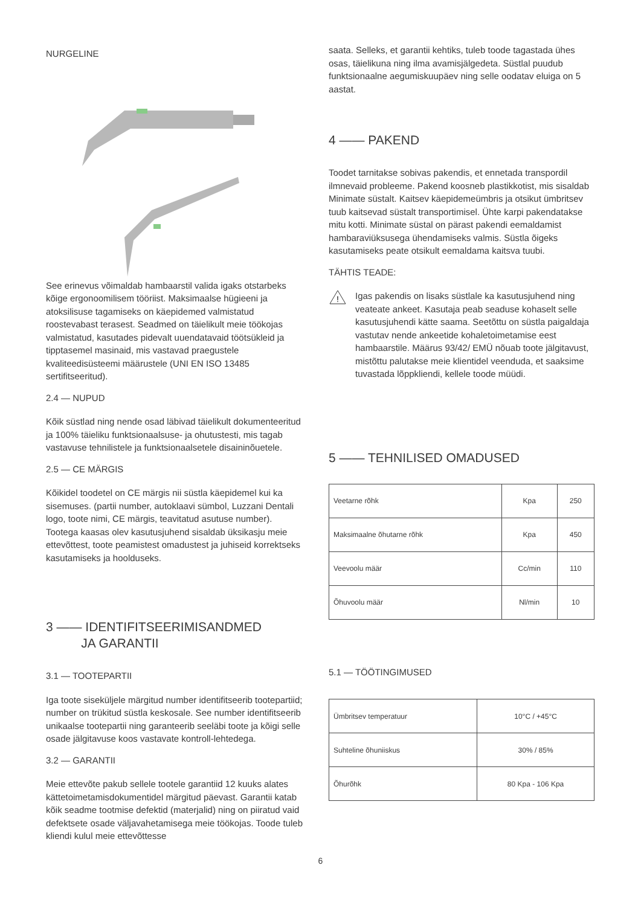NURGELINE
See erinevus võimaldab hambaarstil valida igaks otstarbeks kõige ergonoomilisem tööriist. Maksimaalse hügieeni ja atoksilisuse tagamiseks on käepidemed valmistatud roostevabast terasest. Seadmed on täielikult meie töökojas valmistatud, kasutades pidevalt uuendatavaid töötsükleid ja tipptasemel masinaid, mis vastavad praegustele kvaliteedisüsteemi määrustele (UNI EN ISO 13485 sertifitseeritud).
2.4 — NUPUD
Kõik süstlad ning nende osad läbivad täielikult dokumenteeritud ja 100% täieliku funktsionaalsuse- ja ohutustesti, mis tagab vastavuse tehnilistele ja funktsionaalsetele disaininõuetele.
2.5 — CE MÄRGIS
Kõikidel toodetel on CE märgis nii süstla käepidemel kui ka sisemuses. (partii number, autoklaavi sümbol, Luzzani Dentali logo, toote nimi, CE märgis, teavitatud asutuse number). Tootega kaasas olev kasutusjuhend sisaldab üksikasju meie ettevõttest, toote peamistest omadustest ja juhiseid korrektseks kasutamiseks ja hoolduseks.
3 —— IDENTIFITSEERIMISANDMED
JA GARANTII
3.1 — TOOTEPARTII
Iga toote siseküljele märgitud number identifitseerib tootepartiid; number on trükitud süstla keskosale. See number identifitseerib unikaalse tootepartii ning garanteerib seeläbi toote ja kõigi selle osade jälgitavuse koos vastavate kontroll-lehtedega.
3.2 — GARANTII
Meie ettevõte pakub sellele tootele garantiid 12 kuuks alates kättetoimetamisdokumentidel märgitud päevast. Garantii katab kõik seadme tootmise defektid (materjalid) ning on piiratud vaid defektsete osade väljavahetamisega meie töökojas. Toode tuleb kliendi kulul meie ettevõttesse
saata. Selleks, et garantii kehtiks, tuleb toode tagastada ühes osas, täielikuna ning ilma avamisjälgedeta. Süstlal puudub funktsionaalne aegumiskuupäev ning selle oodatav eluiga on 5 aastat.
4 —— PAKEND
Toodet tarnitakse sobivas pakendis, et ennetada transpordil ilmnevaid probleeme. Pakend koosneb plastikkotist, mis sisaldab Minimate süstalt. Kaitsev käepidemeümbris ja otsikut ümbritsev tuub kaitsevad süstalt transportimisel. Ühte karpi pakendatakse mitu kotti. Minimate süstal on pärast pakendi eemaldamist hambaraviüksusega ühendamiseks valmis. Süstla õigeks kasutamiseks peate otsikult eemaldama kaitsva tuubi.
TÄHTIS TEADE:
!
Igas pakendis on lisaks süstlale ka kasutusjuhend ning veateate ankeet. Kasutaja peab seaduse kohaselt selle kasutusjuhendi kätte saama. Seetõttu on süstla paigaldaja vastutav nende ankeetide kohaletoimetamise eest hambaarstile. Määrus 93/42/ EMÜ nõuab toote jälgitavust, mistõttu palutakse meie klientidel veenduda, et saaksime tuvastada lõppkliendi, kellele toode müüdi.
5 —— TEHNILISED OMADUSED
| Veetarne rõhk | Kpa | 250 |
| Maksimaalne õhutarne rõhk | Kpa | 450 |
| Veevoolu määr | Cc/min | 110 |
| Õhuvoolu määr | Nl/min | 10 |
5.1 — TÖÖTINGIMUSED
| Ümbritsev temperatuur | 10°C / +45°C |
| Suhteline õhuniiskus | 30% / 85% |
| Õhurõhk | 80 Kpa - 106 Kpa |
6